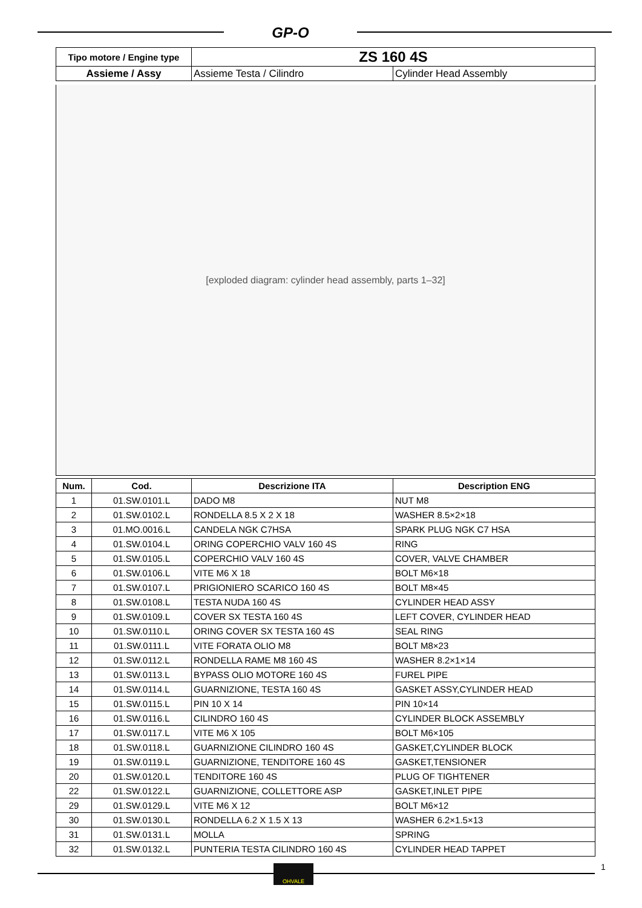GP-O
| Tipo motore / Engine type | ZS 160 4S | |
| Assieme / Assy | Assieme Testa / Cilindro | Cylinder Head Assembly |
[exploded diagram: cylinder head assembly, parts 1–32]
| Num. | Cod. | Descrizione ITA | Description ENG |
| --- | --- | --- | --- |
| 1 | 01.SW.0101.L | DADO M8 | NUT M8 |
| 2 | 01.SW.0102.L | RONDELLA 8.5 X 2 X 18 | WASHER 8.5×2×18 |
| 3 | 01.MO.0016.L | CANDELA NGK C7HSA | SPARK PLUG NGK C7 HSA |
| 4 | 01.SW.0104.L | ORING COPERCHIO VALV 160 4S | RING |
| 5 | 01.SW.0105.L | COPERCHIO VALV 160 4S | COVER, VALVE CHAMBER |
| 6 | 01.SW.0106.L | VITE M6 X 18 | BOLT M6×18 |
| 7 | 01.SW.0107.L | PRIGIONIERO SCARICO 160 4S | BOLT M8×45 |
| 8 | 01.SW.0108.L | TESTA NUDA 160 4S | CYLINDER HEAD ASSY |
| 9 | 01.SW.0109.L | COVER SX TESTA 160 4S | LEFT COVER, CYLINDER HEAD |
| 10 | 01.SW.0110.L | ORING COVER SX TESTA 160 4S | SEAL RING |
| 11 | 01.SW.0111.L | VITE FORATA OLIO M8 | BOLT M8×23 |
| 12 | 01.SW.0112.L | RONDELLA RAME M8 160 4S | WASHER 8.2×1×14 |
| 13 | 01.SW.0113.L | BYPASS OLIO MOTORE 160 4S | FUREL PIPE |
| 14 | 01.SW.0114.L | GUARNIZIONE, TESTA 160 4S | GASKET ASSY,CYLINDER HEAD |
| 15 | 01.SW.0115.L | PIN 10 X 14 | PIN 10×14 |
| 16 | 01.SW.0116.L | CILINDRO 160 4S | CYLINDER BLOCK ASSEMBLY |
| 17 | 01.SW.0117.L | VITE M6 X 105 | BOLT M6×105 |
| 18 | 01.SW.0118.L | GUARNIZIONE CILINDRO 160 4S | GASKET,CYLINDER BLOCK |
| 19 | 01.SW.0119.L | GUARNIZIONE, TENDITORE 160 4S | GASKET,TENSIONER |
| 20 | 01.SW.0120.L | TENDITORE 160 4S | PLUG OF TIGHTENER |
| 22 | 01.SW.0122.L | GUARNIZIONE, COLLETTORE ASP | GASKET,INLET PIPE |
| 29 | 01.SW.0129.L | VITE M6 X 12 | BOLT M6×12 |
| 30 | 01.SW.0130.L | RONDELLA 6.2 X 1.5 X 13 | WASHER 6.2×1.5×13 |
| 31 | 01.SW.0131.L | MOLLA | SPRING |
| 32 | 01.SW.0132.L | PUNTERIA TESTA CILINDRO 160 4S | CYLINDER HEAD TAPPET |
OHVALE 1